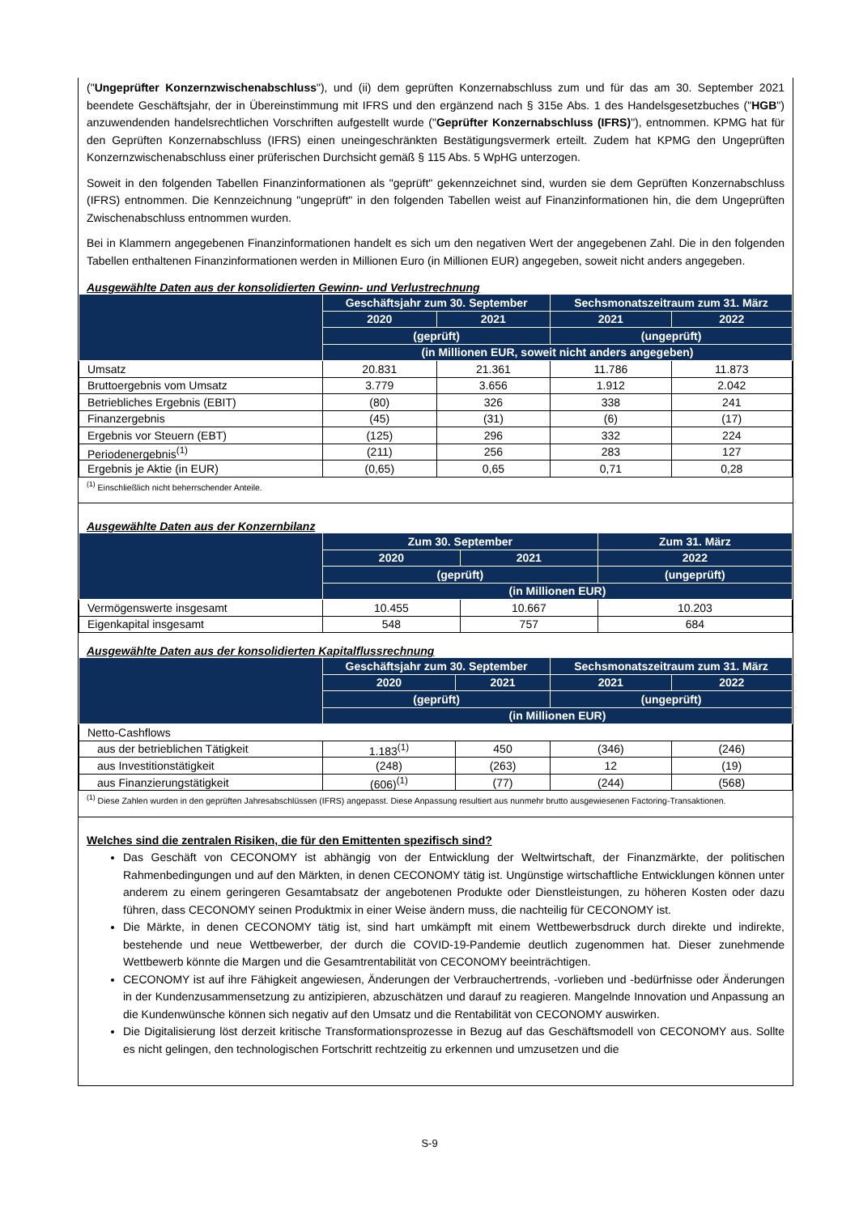("Ungeprüfter Konzernzwischenabschluss"), und (ii) dem geprüften Konzernabschluss zum und für das am 30. September 2021 beendete Geschäftsjahr, der in Übereinstimmung mit IFRS und den ergänzend nach § 315e Abs. 1 des Handelsgesetzbuches ("HGB") anzuwendenden handelsrechtlichen Vorschriften aufgestellt wurde ("Geprüfter Konzernabschluss (IFRS)"), entnommen. KPMG hat für den Geprüften Konzernabschluss (IFRS) einen uneingeschränkten Bestätigungsvermerk erteilt. Zudem hat KPMG den Ungeprüften Konzernzwischenabschluss einer prüferischen Durchsicht gemäß § 115 Abs. 5 WpHG unterzogen.
Soweit in den folgenden Tabellen Finanzinformationen als "geprüft" gekennzeichnet sind, wurden sie dem Geprüften Konzernabschluss (IFRS) entnommen. Die Kennzeichnung "ungeprüft" in den folgenden Tabellen weist auf Finanzinformationen hin, die dem Ungeprüften Zwischenabschluss entnommen wurden.
Bei in Klammern angegebenen Finanzinformationen handelt es sich um den negativen Wert der angegebenen Zahl. Die in den folgenden Tabellen enthaltenen Finanzinformationen werden in Millionen Euro (in Millionen EUR) angegeben, soweit nicht anders angegeben.
Ausgewählte Daten aus der konsolidierten Gewinn- und Verlustrechnung
| | Geschäftsjahr zum 30. September | | Sechsmonatszeitraum zum 31. März | |
| --- | --- | --- | --- | --- |
| | 2020 | 2021 | 2021 | 2022 |
| | (geprüft) | | (ungeprüft) | |
| | (in Millionen EUR, soweit nicht anders angegeben) | | | |
| Umsatz | 20.831 | 21.361 | 11.786 | 11.873 |
| Bruttoergebnis vom Umsatz | 3.779 | 3.656 | 1.912 | 2.042 |
| Betriebliches Ergebnis (EBIT) | (80) | 326 | 338 | 241 |
| Finanzergebnis | (45) | (31) | (6) | (17) |
| Ergebnis vor Steuern (EBT) | (125) | 296 | 332 | 224 |
| Periodenergebnis<sup>(1)</sup> | (211) | 256 | 283 | 127 |
| Ergebnis je Aktie (in EUR) | (0,65) | 0,65 | 0,71 | 0,28 |
<sup>(1)</sup> Einschließlich nicht beherrschender Anteile.
Ausgewählte Daten aus der Konzernbilanz
| | Zum 30. September | | Zum 31. März |
| --- | --- | --- | --- |
| | 2020 | 2021 | 2022 |
| | (geprüft) | | (ungeprüft) |
| | (in Millionen EUR) | | |
| Vermögenswerte insgesamt | 10.455 | 10.667 | 10.203 |
| Eigenkapital insgesamt | 548 | 757 | 684 |
Ausgewählte Daten aus der konsolidierten Kapitalflussrechnung
| | Geschäftsjahr zum 30. September | | Sechsmonatszeitraum zum 31. März | |
| --- | --- | --- | --- | --- |
| | 2020 | 2021 | 2021 | 2022 |
| | (geprüft) | | (ungeprüft) | |
| | (in Millionen EUR) | | | |
| Netto-Cashflows | | | | |
| aus der betrieblichen Tätigkeit | 1.183<sup>(1)</sup> | 450 | (346) | (246) |
| aus Investitionstätigkeit | (248) | (263) | 12 | (19) |
| aus Finanzierungstätigkeit | (606)<sup>(1)</sup> | (77) | (244) | (568) |
<sup>(1)</sup> Diese Zahlen wurden in den geprüften Jahresabschlüssen (IFRS) angepasst. Diese Anpassung resultiert aus nunmehr brutto ausgewiesenen Factoring-Transaktionen.
Welches sind die zentralen Risiken, die für den Emittenten spezifisch sind?
Das Geschäft von CECONOMY ist abhängig von der Entwicklung der Weltwirtschaft, der Finanzmärkte, der politischen Rahmenbedingungen und auf den Märkten, in denen CECONOMY tätig ist. Ungünstige wirtschaftliche Entwicklungen können unter anderem zu einem geringeren Gesamtabsatz der angebotenen Produkte oder Dienstleistungen, zu höheren Kosten oder dazu führen, dass CECONOMY seinen Produktmix in einer Weise ändern muss, die nachteilig für CECONOMY ist.
Die Märkte, in denen CECONOMY tätig ist, sind hart umkämpft mit einem Wettbewerbsdruck durch direkte und indirekte, bestehende und neue Wettbewerber, der durch die COVID-19-Pandemie deutlich zugenommen hat. Dieser zunehmende Wettbewerb könnte die Margen und die Gesamtrentabilität von CECONOMY beeinträchtigen.
CECONOMY ist auf ihre Fähigkeit angewiesen, Änderungen der Verbrauchertrends, -vorlieben und -bedürfnisse oder Änderungen in der Kundenzusammensetzung zu antizipieren, abzuschätzen und darauf zu reagieren. Mangelnde Innovation und Anpassung an die Kundenwünsche können sich negativ auf den Umsatz und die Rentabilität von CECONOMY auswirken.
Die Digitalisierung löst derzeit kritische Transformationsprozesse in Bezug auf das Geschäftsmodell von CECONOMY aus. Sollte es nicht gelingen, den technologischen Fortschritt rechtzeitig zu erkennen und umzusetzen und die
S-9